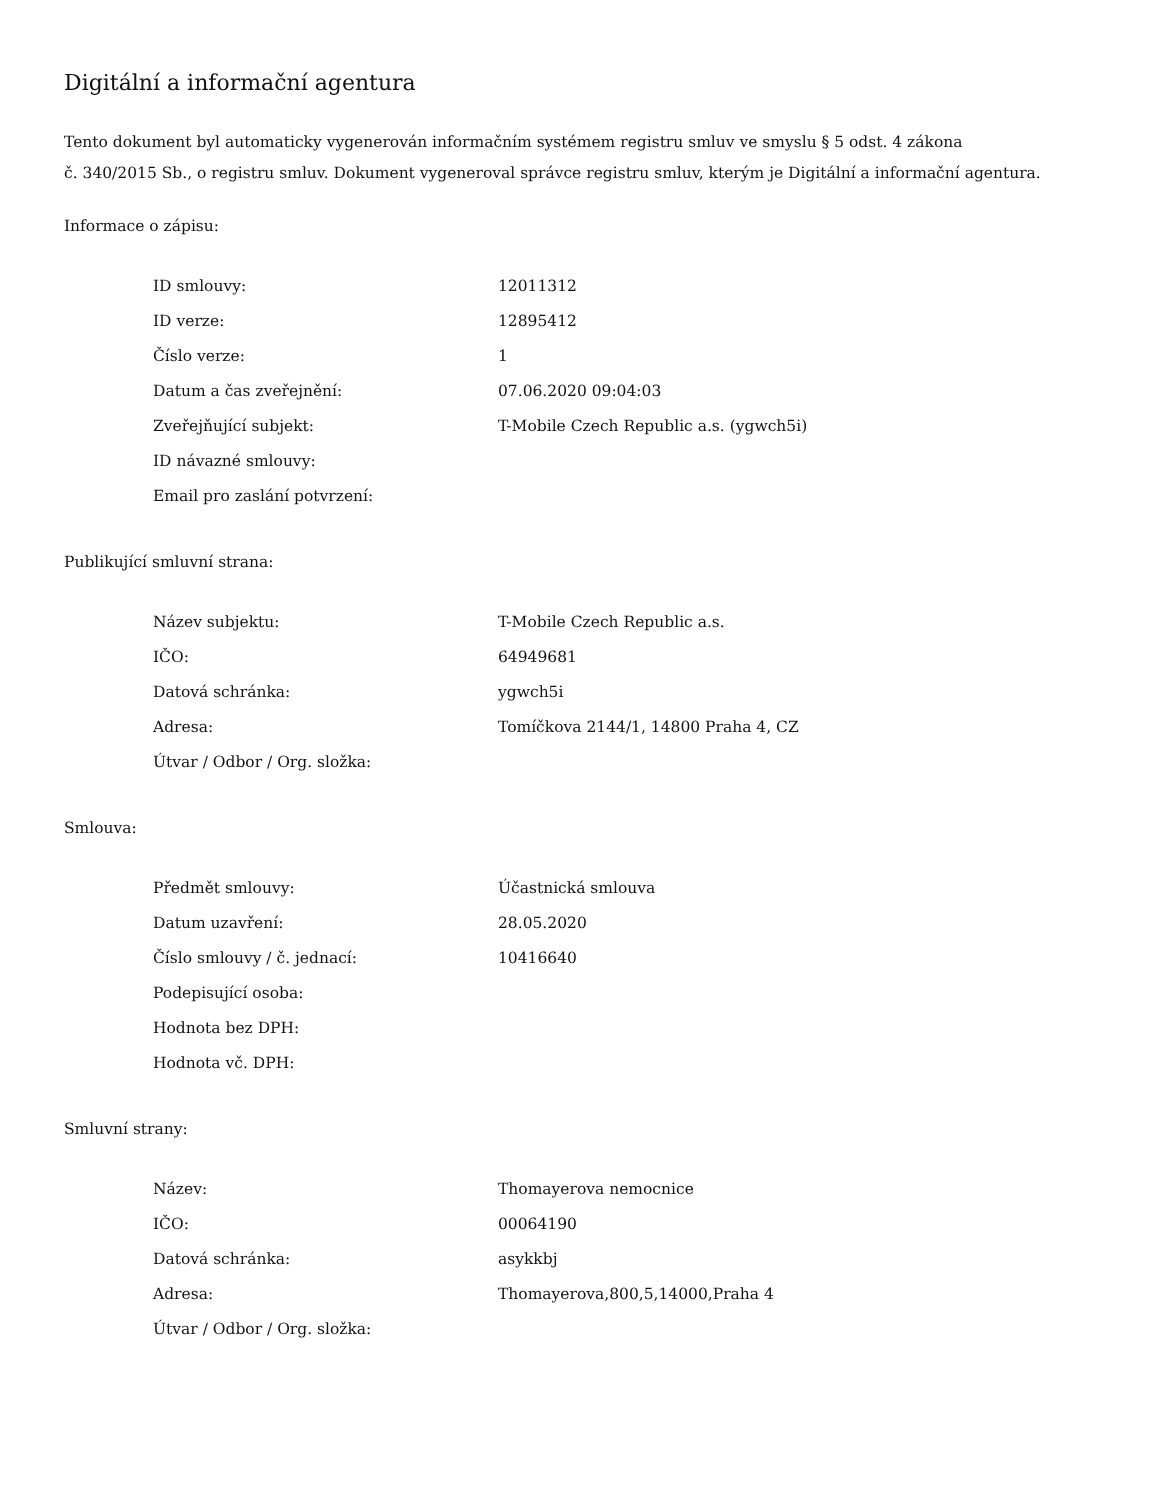Digitální a informační agentura
Tento dokument byl automaticky vygenerován informačním systémem registru smluv ve smyslu § 5 odst. 4 zákona
č. 340/2015 Sb., o registru smluv. Dokument vygeneroval správce registru smluv, kterým je Digitální a informační agentura.
Informace o zápisu:
| ID smlouvy: | 12011312 |
| ID verze: | 12895412 |
| Číslo verze: | 1 |
| Datum a čas zveřejnění: | 07.06.2020 09:04:03 |
| Zveřejňující subjekt: | T-Mobile Czech Republic a.s. (ygwch5i) |
| ID návazné smlouvy: | |
| Email pro zaslání potvrzení: | |
Publikující smluvní strana:
| Název subjektu: | T-Mobile Czech Republic a.s. |
| IČO: | 64949681 |
| Datová schránka: | ygwch5i |
| Adresa: | Tomíčkova 2144/1, 14800 Praha 4, CZ |
| Útvar / Odbor / Org. složka: | |
Smlouva:
| Předmět smlouvy: | Účastnická smlouva |
| Datum uzavření: | 28.05.2020 |
| Číslo smlouvy / č. jednací: | 10416640 |
| Podepisující osoba: | |
| Hodnota bez DPH: | |
| Hodnota vč. DPH: | |
Smluvní strany:
| Název: | Thomayerova nemocnice |
| IČO: | 00064190 |
| Datová schránka: | asykkbj |
| Adresa: | Thomayerova,800,5,14000,Praha 4 |
| Útvar / Odbor / Org. složka: | |